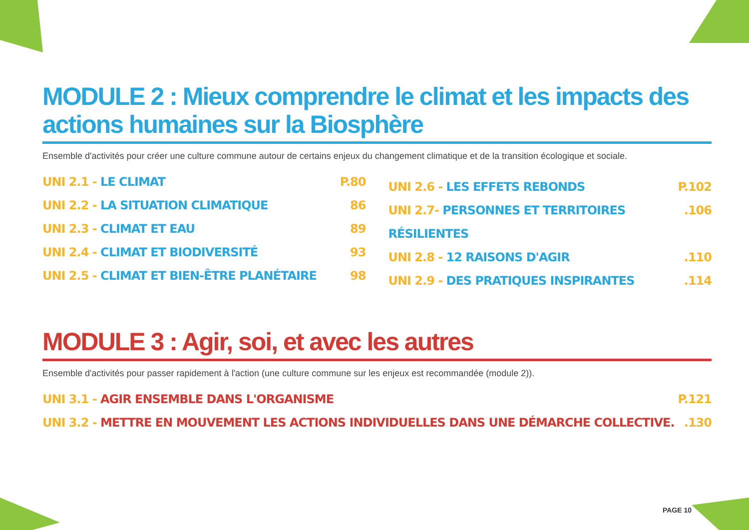MODULE 2 : Mieux comprendre le climat et les impacts des actions humaines sur la Biosphère
Ensemble d'activités pour créer une culture commune autour de certains enjeux du changement climatique et de la transition écologique et sociale.
UNI 2.1 - LE CLIMAT P.80
UNI 2.2 - LA SITUATION CLIMATIQUE 86
UNI 2.3 - CLIMAT ET EAU 89
UNI 2.4 - CLIMAT ET BIODIVERSITÉ 93
UNI 2.5 - CLIMAT ET BIEN-ÊTRE PLANÉTAIRE 98
UNI 2.6 - LES EFFETS REBONDS P.102
UNI 2.7- PERSONNES ET TERRITOIRES RÉSILIENTES.106
UNI 2.8 - 12 RAISONS D'AGIR.110
UNI 2.9 - DES PRATIQUES INSPIRANTES.114
MODULE 3 : Agir, soi, et avec les autres
Ensemble d'activités pour passer rapidement à l'action (une culture commune sur les enjeux est recommandée (module 2)).
UNI 3.1 - AGIR ENSEMBLE DANS L'ORGANISME P.121
UNI 3.2 - METTRE EN MOUVEMENT LES ACTIONS INDIVIDUELLES DANS UNE DÉMARCHE COLLECTIVE..130
PAGE 10